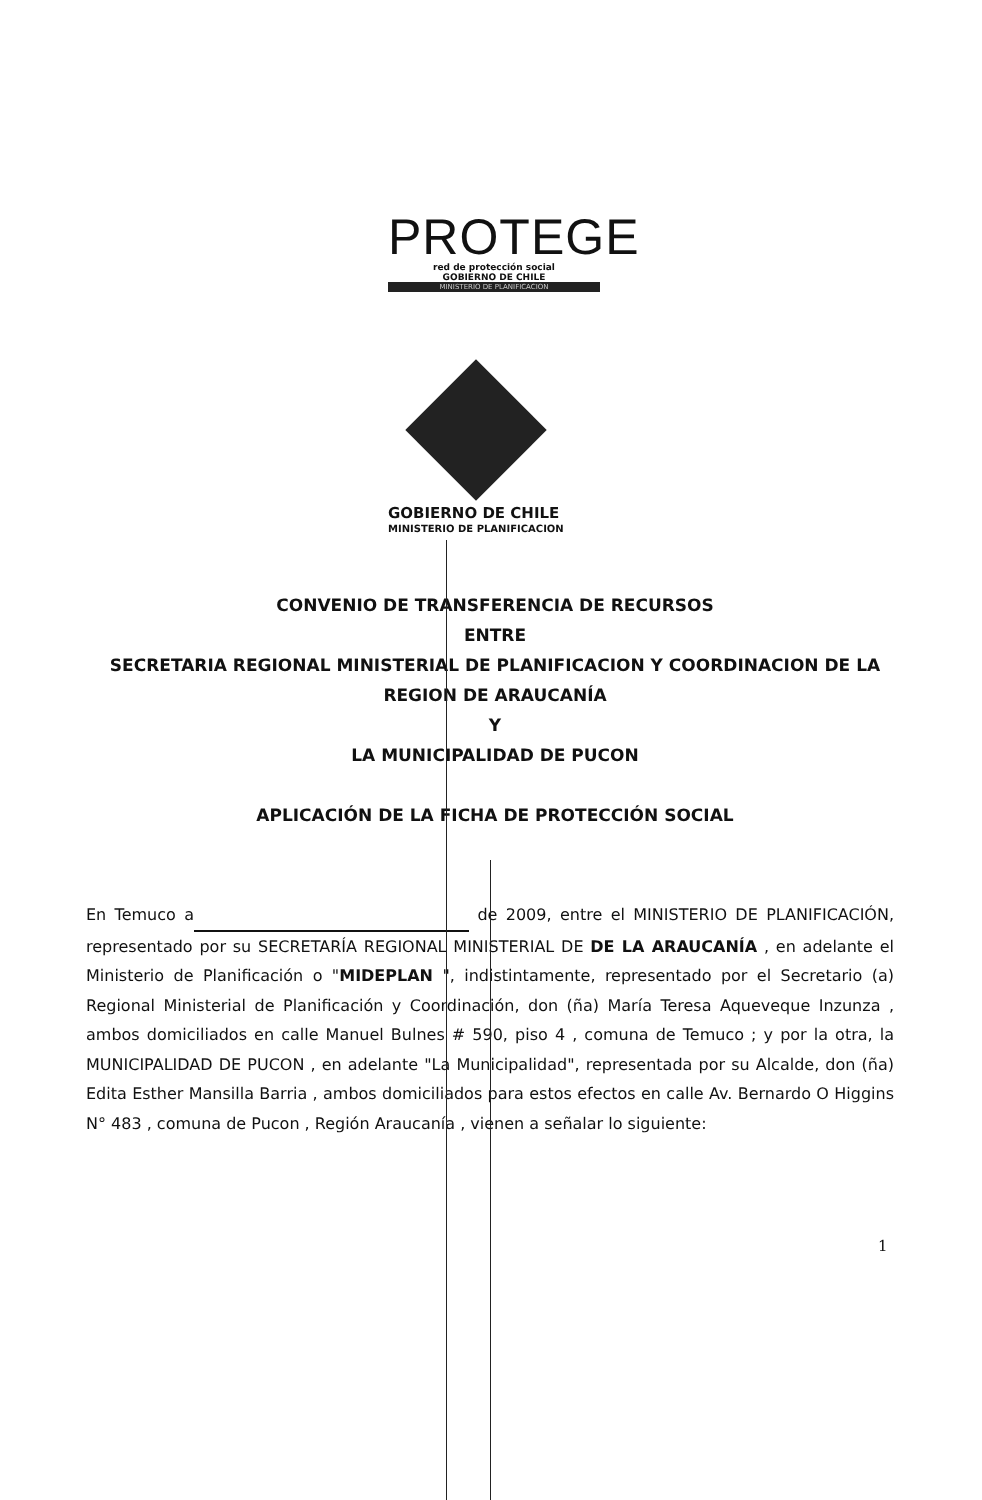PROTEGE
red de protección social
GOBIERNO DE CHILE
MINISTERIO DE PLANIFICACION
GOBIERNO DE CHILE
MINISTERIO DE PLANIFICACION
CONVENIO DE TRANSFERENCIA DE RECURSOS
ENTRE
SECRETARIA REGIONAL MINISTERIAL DE PLANIFICACION Y COORDINACION DE LA REGION DE ARAUCANÍA
Y
LA MUNICIPALIDAD DE PUCON
APLICACIÓN DE LA FICHA DE PROTECCIÓN SOCIAL
En Temuco a de 2009, entre el MINISTERIO DE PLANIFICACIÓN, representado por su SECRETARÍA REGIONAL MINISTERIAL DE DE LA ARAUCANÍA , en adelante el Ministerio de Planificación o "MIDEPLAN ", indistintamente, representado por el Secretario (a) Regional Ministerial de Planificación y Coordinación, don (ña) María Teresa Aqueveque Inzunza , ambos domiciliados en calle Manuel Bulnes # 590, piso 4 , comuna de Temuco ; y por la otra, la MUNICIPALIDAD DE PUCON , en adelante "La Municipalidad", representada por su Alcalde, don (ña) Edita Esther Mansilla Barria , ambos domiciliados para estos efectos en calle Av. Bernardo O Higgins N° 483 , comuna de Pucon , Región Araucanía , vienen a señalar lo siguiente:
1